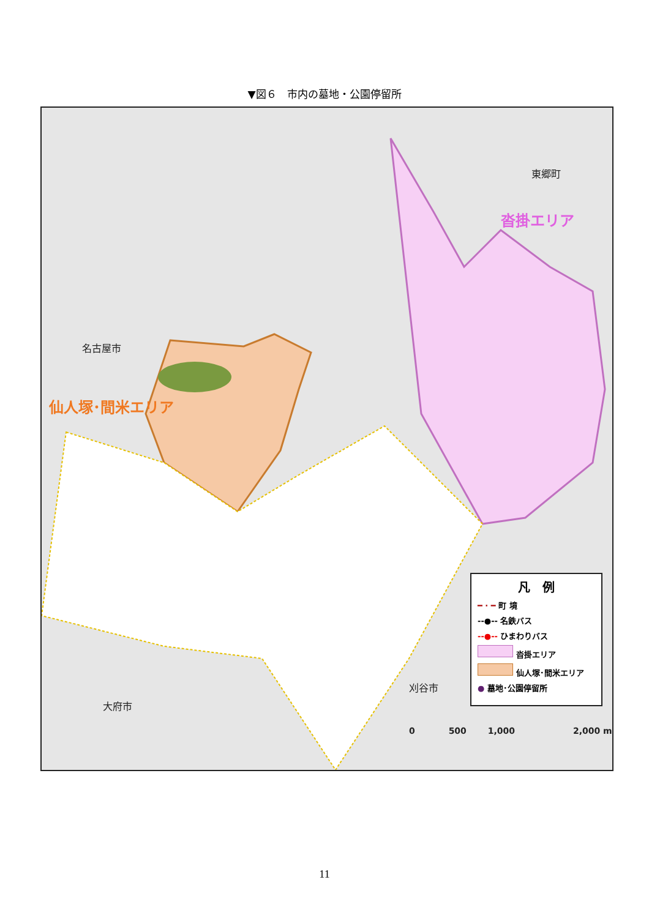▼図６　市内の墓地・公園停留所
名古屋市
仙人塚･間米エリア
東郷町
沓掛エリア
大府市
刈谷市
凡　例
━ · ━ 町 境
--●-- 名鉄バス
--●-- ひまわりバス
沓掛エリア
仙人塚･間米エリア
● 墓地･公園停留所
0 500 1,000 2,000 m
11